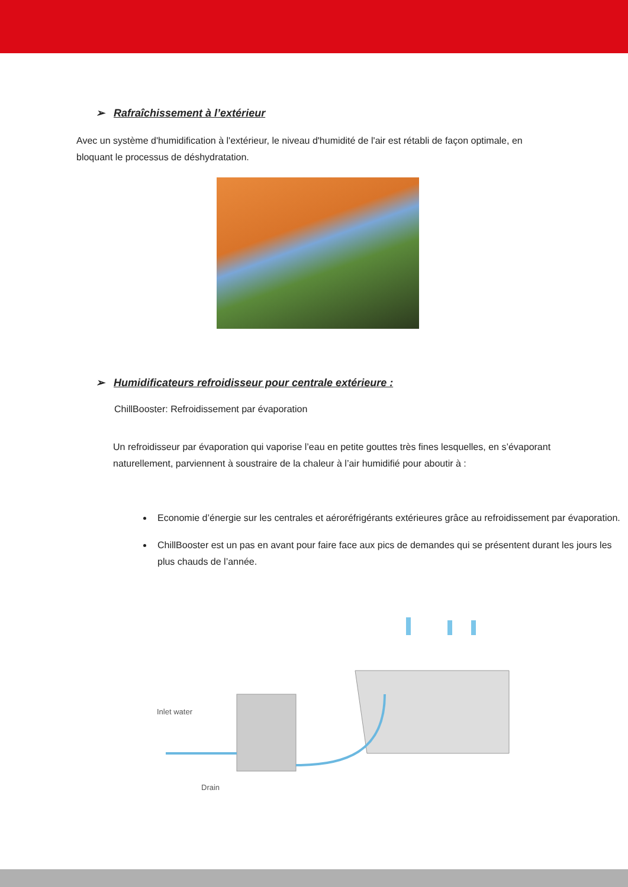➢ Rafraîchissement à l’extérieur
Avec un système d'humidification à l'extérieur, le niveau d'humidité de l'air est rétabli de façon optimale, en bloquant le processus de déshydratation.
➢ Humidificateurs refroidisseur pour centrale extérieure :
ChillBooster: Refroidissement par évaporation
Un refroidisseur par évaporation qui vaporise l’eau en petite gouttes très fines lesquelles, en s’évaporant naturellement, parviennent à soustraire de la chaleur à l’air humidifié pour aboutir à :
Economie d’énergie sur les centrales et aéroréfrigérants extérieures grâce au refroidissement par évaporation.
ChillBooster est un pas en avant pour faire face aux pics de demandes qui se présentent durant les jours les plus chauds de l’année.
Inlet water
Drain